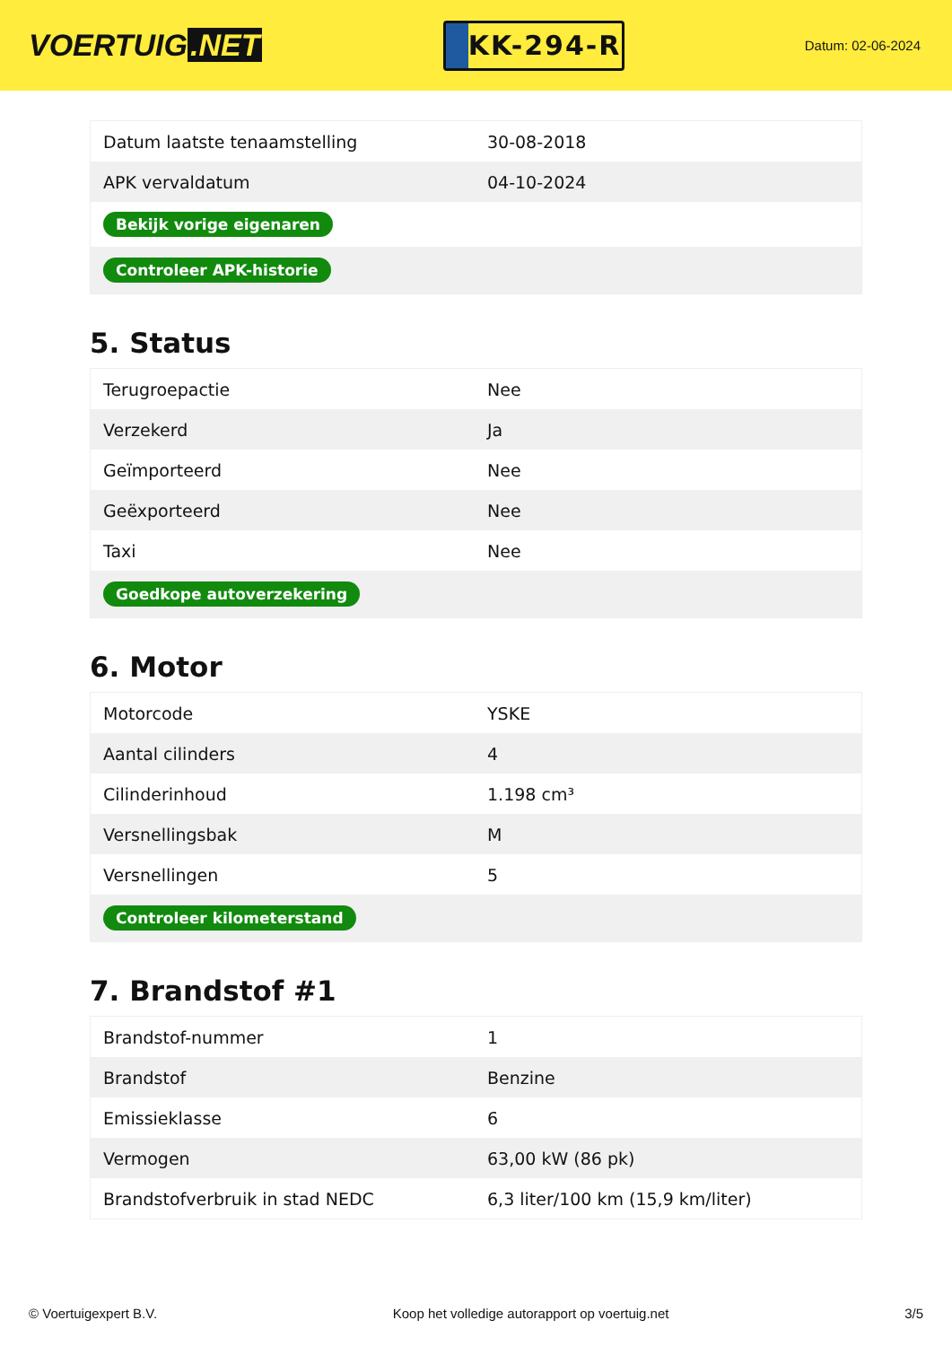VOERTUIG.NET
KK-294-R
Datum: 02-06-2024
| Datum laatste tenaamstelling | 30-08-2018 |
| APK vervaldatum | 04-10-2024 |
| Bekijk vorige eigenaren | |
| Controleer APK-historie | |
5. Status
| Terugroepactie | Nee |
| Verzekerd | Ja |
| Geïmporteerd | Nee |
| Geëxporteerd | Nee |
| Taxi | Nee |
| Goedkope autoverzekering | |
6. Motor
| Motorcode | YSKE |
| Aantal cilinders | 4 |
| Cilinderinhoud | 1.198 cm³ |
| Versnellingsbak | M |
| Versnellingen | 5 |
| Controleer kilometerstand | |
7. Brandstof #1
| Brandstof-nummer | 1 |
| Brandstof | Benzine |
| Emissieklasse | 6 |
| Vermogen | 63,00 kW (86 pk) |
| Brandstofverbruik in stad NEDC | 6,3 liter/100 km (15,9 km/liter) |
© Voertuigexpert B.V. Koop het volledige autorapport op voertuig.net 3/5